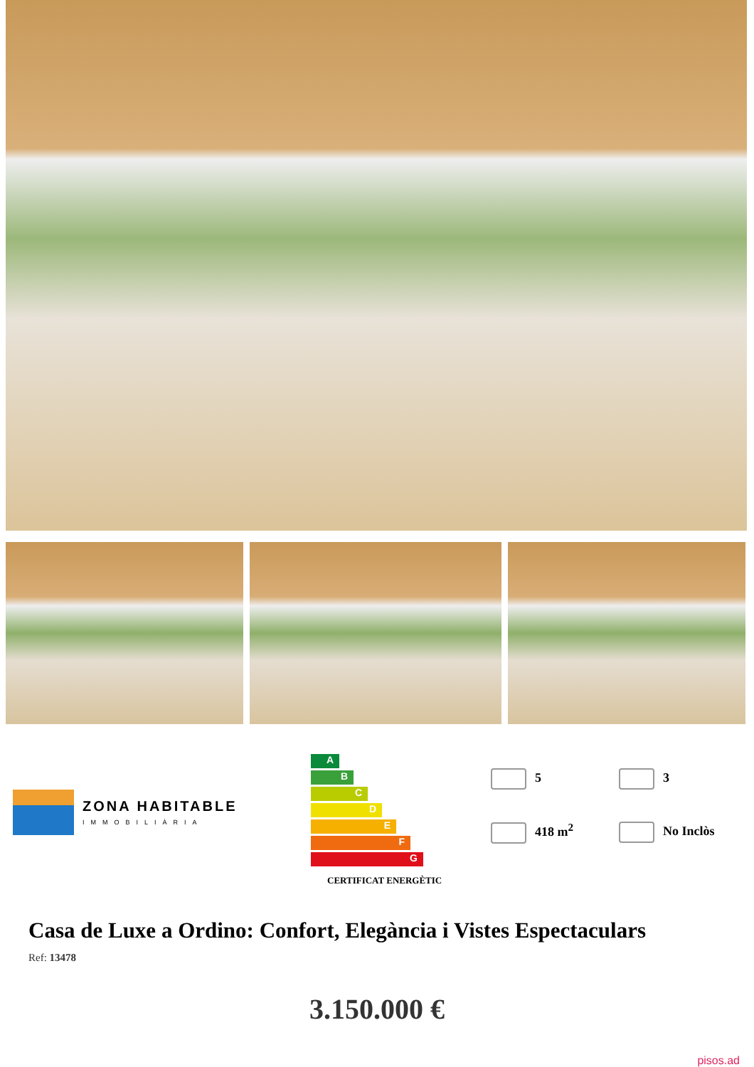ZONA HABITABLE
IMMOBILIÀRIA
A
B
C
D
E
F
G
CERTIFICAT ENERGÈTIC
5
3
418 m<sup>2</sup>
No Inclòs
Casa de Luxe a Ordino: Confort, Elegància i Vistes Espectaculars
Ref: 13478
3.150.000 €
pisos.ad